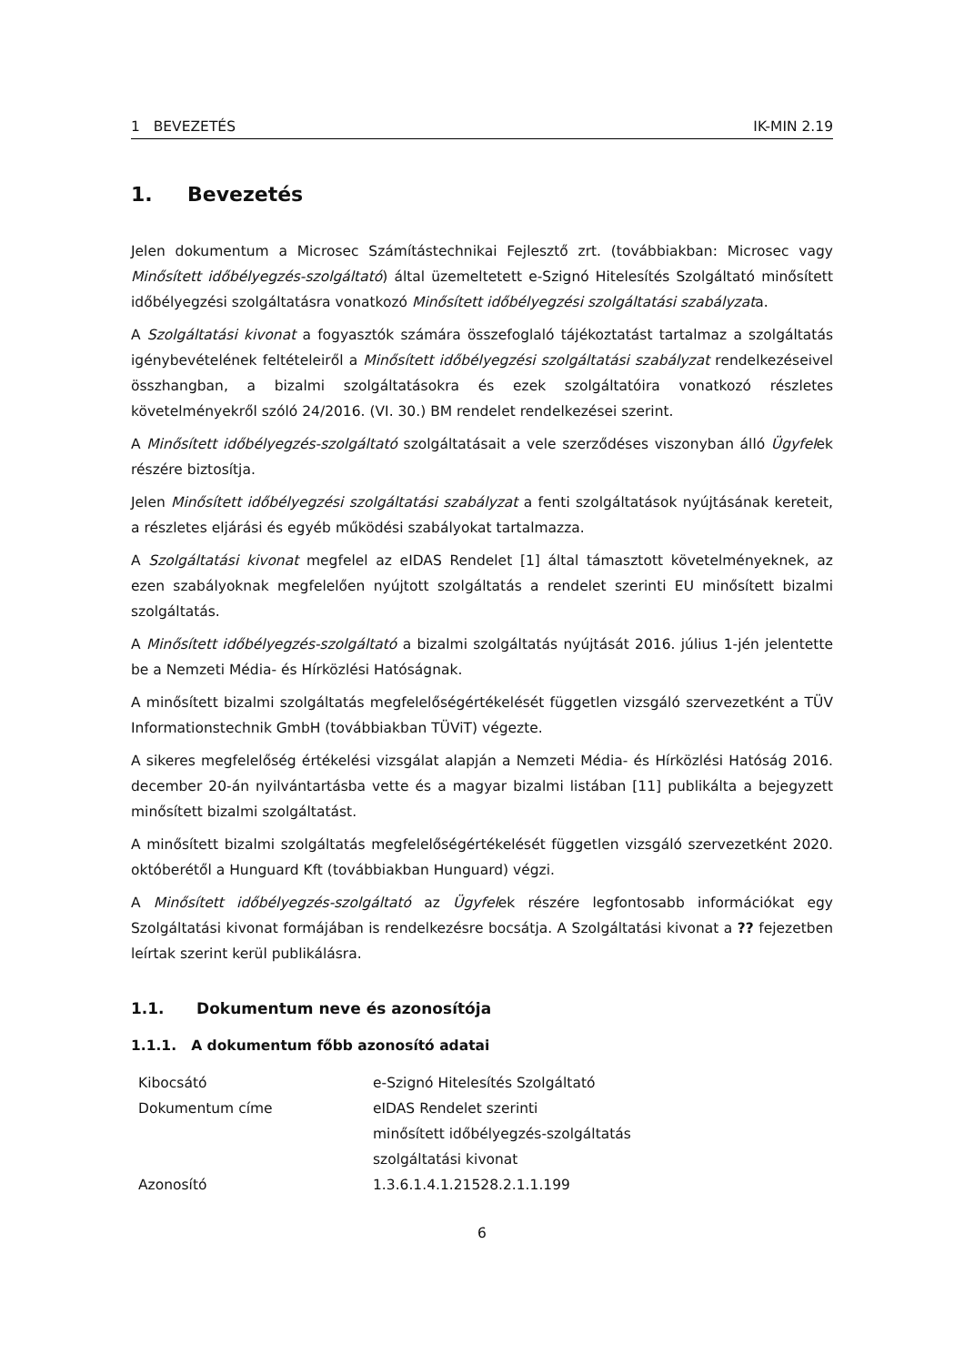1 BEVEZETÉS IK-MIN 2.19
1. Bevezetés
Jelen dokumentum a Microsec Számítástechnikai Fejlesztő zrt. (továbbiakban: Microsec vagy Minősített időbélyegzés-szolgáltató) által üzemeltetett e-Szignó Hitelesítés Szolgáltató minősített időbélyegzési szolgáltatásra vonatkozó Minősített időbélyegzési szolgáltatási szabályzata.
A Szolgáltatási kivonat a fogyasztók számára összefoglaló tájékoztatást tartalmaz a szolgáltatás igénybevételének feltételeiről a Minősített időbélyegzési szolgáltatási szabályzat rendelkezéseivel összhangban, a bizalmi szolgáltatásokra és ezek szolgáltatóira vonatkozó részletes követelményekről szóló 24/2016. (VI. 30.) BM rendelet rendelkezései szerint.
A Minősített időbélyegzés-szolgáltató szolgáltatásait a vele szerződéses viszonyban álló Ügyfelek részére biztosítja.
Jelen Minősített időbélyegzési szolgáltatási szabályzat a fenti szolgáltatások nyújtásának kereteit, a részletes eljárási és egyéb működési szabályokat tartalmazza.
A Szolgáltatási kivonat megfelel az eIDAS Rendelet [1] által támasztott követelményeknek, az ezen szabályoknak megfelelően nyújtott szolgáltatás a rendelet szerinti EU minősített bizalmi szolgáltatás.
A Minősített időbélyegzés-szolgáltató a bizalmi szolgáltatás nyújtását 2016. július 1-jén jelentette be a Nemzeti Média- és Hírközlési Hatóságnak.
A minősített bizalmi szolgáltatás megfelelőségértékelését független vizsgáló szervezetként a TÜV Informationstechnik GmbH (továbbiakban TÜViT) végezte.
A sikeres megfelelőség értékelési vizsgálat alapján a Nemzeti Média- és Hírközlési Hatóság 2016. december 20-án nyilvántartásba vette és a magyar bizalmi listában [11] publikálta a bejegyzett minősített bizalmi szolgáltatást.
A minősített bizalmi szolgáltatás megfelelőségértékelését független vizsgáló szervezetként 2020. októberétől a Hunguard Kft (továbbiakban Hunguard) végzi.
A Minősített időbélyegzés-szolgáltató az Ügyfelek részére legfontosabb információkat egy Szolgáltatási kivonat formájában is rendelkezésre bocsátja. A Szolgáltatási kivonat a ?? fejezetben leírtak szerint kerül publikálásra.
1.1. Dokumentum neve és azonosítója
1.1.1. A dokumentum főbb azonosító adatai
| Kibocsátó | e-Szignó Hitelesítés Szolgáltató |
| Dokumentum címe | eIDAS Rendelet szerinti minősített időbélyegzés-szolgáltatás szolgáltatási kivonat |
| Azonosító | 1.3.6.1.4.1.21528.2.1.1.199 |
6